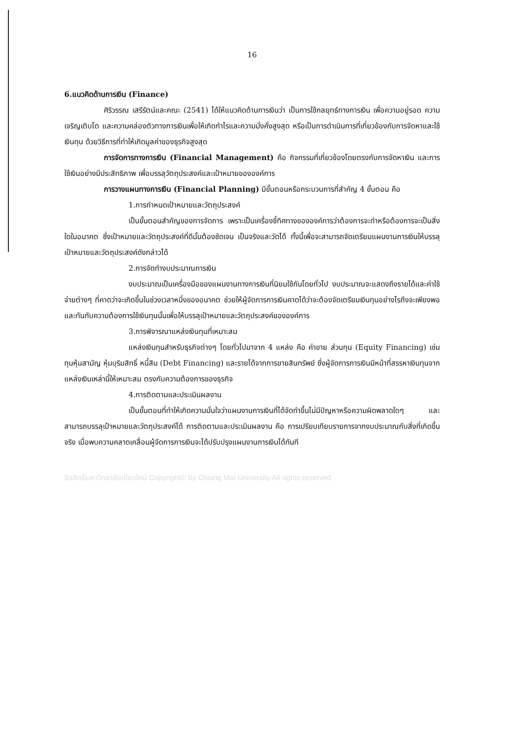16
6.แนวคิดด้านการเงิน (Finance)
ศิริวรรณ เสรีรัตน์และคณะ (2541) ได้ให้แนวคิดด้านการเงินว่า เป็นการใช้กลยุทธ์ทางการเงิน เพื่อความอยู่รอด ความเจริญเติบโต และความคล่องตัวทางการเงินเพื่อให้เกิดกำไรและความมั่งคั่งสูงสุด หรือเป็นการดำเนินการที่เกี่ยวข้องกับการจัดหาและใช้เงินทุน ด้วยวิธีการที่ทำให้เกิดมูลค่าของธุรกิจสูงสุด
การจัดการทางการเงิน (Financial Management) คือ กิจกรรมที่เกี่ยวข้องโดยตรงกับการจัดหาเงิน และการใช้เงินอย่างมีประสิทธิภาพ เพื่อบรรลุวัตถุประสงค์และเป้าหมายขององค์การ
การวางแผนทางการเงิน (Financial Planning) มีขั้นตอนหรือกระบวนการที่สำคัญ 4 ขั้นตอน คือ
1.การกำหนดเป้าหมายและวัตถุประสงค์
เป็นขั้นตอนสำคัญของการจัดการ เพราะเป็นเครื่องชี้ทิศทางขององค์การว่าต้องการจะทำหรือต้องการจะเป็นสิ่งใดในอนาคต ซึ่งเป้าหมายและวัตถุประสงค์ที่ดีนั้นต้องชัดเจน เป็นจริงและวัดได้ ทั้งนี้เพื่อจะสามารถจัดเตรียมแผนงานการเงินให้บรรลุเป้าหมายและวัตถุประสงค์ดังกล่าวได้
2.การจัดทำงบประมาณการเงิน
งบประมาณเป็นเครื่องมือของแผนงานทางการเงินที่นิยมใช้กันโดยทั่วไป งบประมาณจะแสดงถึงรายได้และค่าใช้จ่ายต่างๆ ที่คาดว่าจะเกิดขึ้นในช่วงเวลาหนึ่งของอนาคต ช่วยให้ผู้จัดการการเงินคาดได้ว่าจะต้องจัดเตรียมเงินทุนอย่างไรถึงจะเพียงพอ และทันกับความต้องการใช้เงินทุนนั้นเพื่อให้บรรลุเป้าหมายและวัตถุประสงค์ขององค์การ
3.การพิจารณาแหล่งเงินทุนที่เหมาะสม
แหล่งเงินทุนสำหรับธุรกิจต่างๆ โดยทั่วไปมาจาก 4 แหล่ง คือ ค่าขาย ส่วนทุน (Equity Financing) เช่น ทุนหุ้นสามัญ หุ้มบุริมสิทธิ์ หนี้สิน (Debt Financing) และรายได้จากการขายสินทรัพย์ ซึ่งผู้จัดการการเงินมีหน้าที่สรรหาเงินทุนจากแหล่งเงินเหล่านี้ให้เหมาะสม ตรงกับความต้องการของธุรกิจ
4.การติดตามและประเมินผลงาน
เป็นขั้นตอนที่ทำให้เกิดความมั่นใจว่าแผนงานการเงินที่ได้จัดทำขึ้นไม่มีปัญหาหรือความผิดพลาดใดๆ และสามารถบรรลุเป้าหมายและวัตถุประสงค์ได้ การติดตามและประเมินผลงาน คือ การเปรียบเทียบรายการจากงบประมาณกับสิ่งที่เกิดขึ้นจริง เมื่อพบความคลาดเคลื่อนผู้จัดการการเงินจะได้ปรับปรุงแผนงานการเงินได้ทันที
ลิขสิทธิ์มหาวิทยาลัยเชียงใหม่ Copyright© by Chiang Mai University All rights reserved